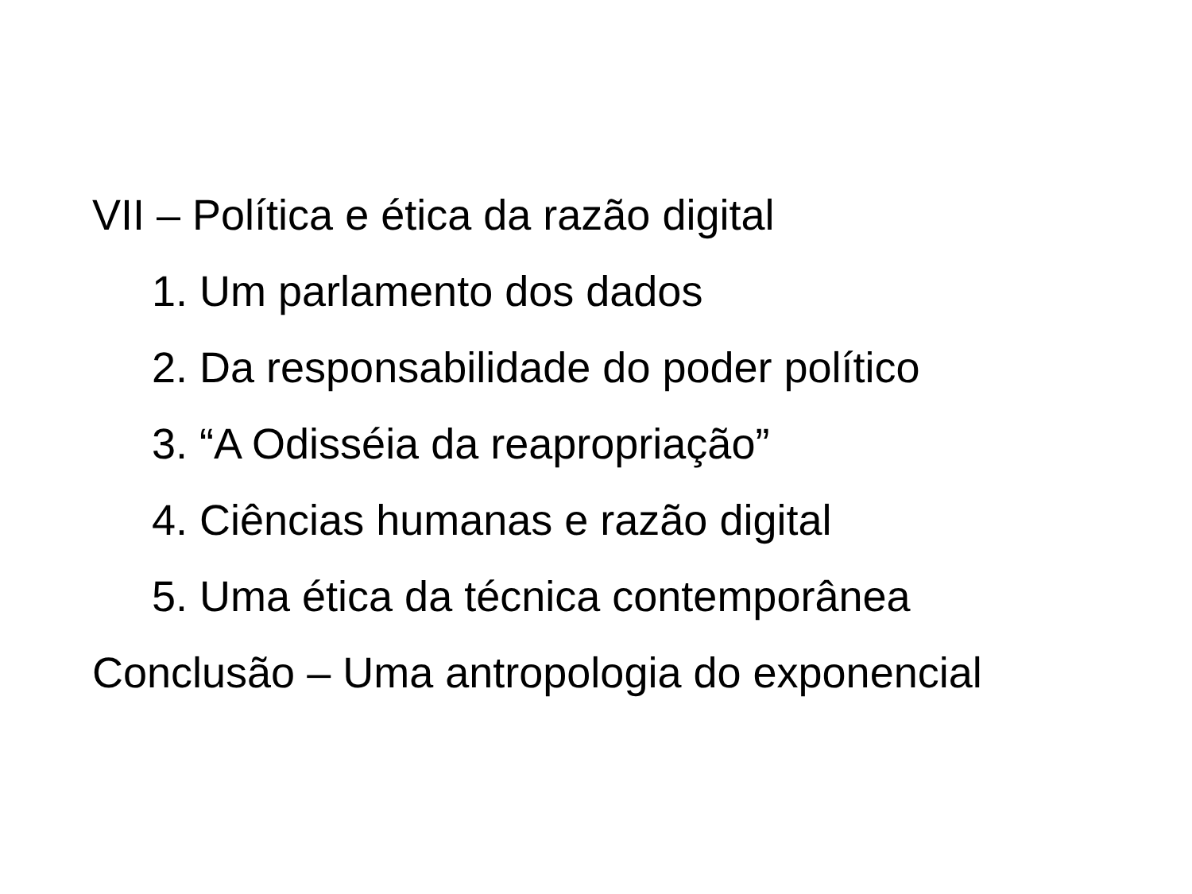VII – Política e ética da razão digital
1. Um parlamento dos dados
2. Da responsabilidade do poder político
3. “A Odisséia da reapropriação”
4. Ciências humanas e razão digital
5. Uma ética da técnica contemporânea
Conclusão – Uma antropologia do exponencial